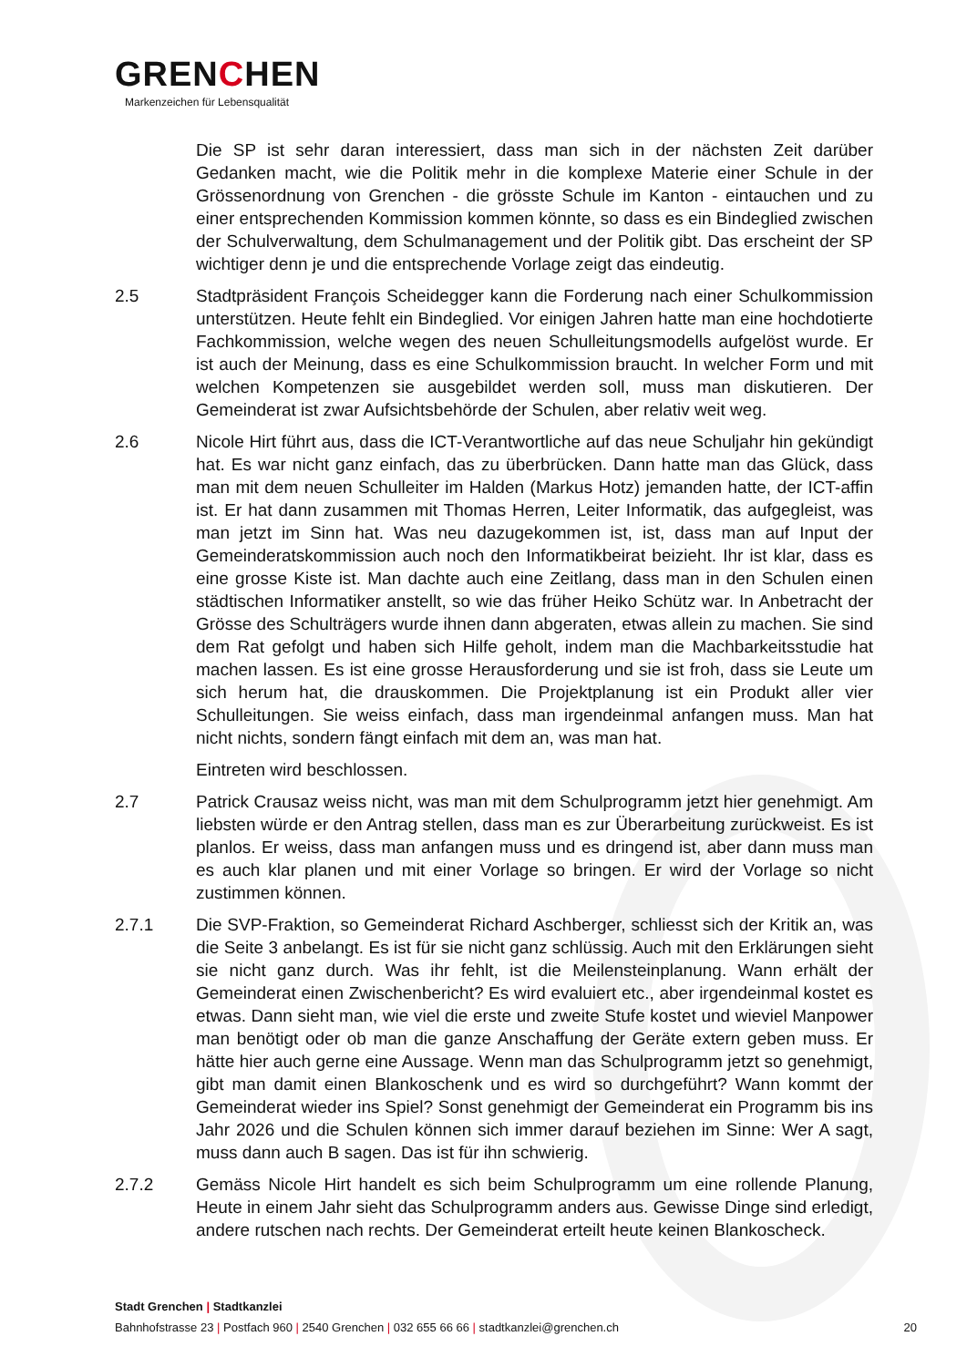GRENCHEN
Markenzeichen für Lebensqualität
Die SP ist sehr daran interessiert, dass man sich in der nächsten Zeit darüber Gedanken macht, wie die Politik mehr in die komplexe Materie einer Schule in der Grössenordnung von Grenchen - die grösste Schule im Kanton - eintauchen und zu einer entsprechenden Kommission kommen könnte, so dass es ein Bindeglied zwischen der Schulverwaltung, dem Schulmanagement und der Politik gibt. Das erscheint der SP wichtiger denn je und die entsprechende Vorlage zeigt das eindeutig.
2.5 Stadtpräsident François Scheidegger kann die Forderung nach einer Schulkommission unterstützen. Heute fehlt ein Bindeglied. Vor einigen Jahren hatte man eine hochdotierte Fachkommission, welche wegen des neuen Schulleitungsmodells aufgelöst wurde. Er ist auch der Meinung, dass es eine Schulkommission braucht. In welcher Form und mit welchen Kompetenzen sie ausgebildet werden soll, muss man diskutieren. Der Gemeinderat ist zwar Aufsichtsbehörde der Schulen, aber relativ weit weg.
2.6 Nicole Hirt führt aus, dass die ICT-Verantwortliche auf das neue Schuljahr hin gekündigt hat. Es war nicht ganz einfach, das zu überbrücken. Dann hatte man das Glück, dass man mit dem neuen Schulleiter im Halden (Markus Hotz) jemanden hatte, der ICT-affin ist. Er hat dann zusammen mit Thomas Herren, Leiter Informatik, das aufgegleist, was man jetzt im Sinn hat. Was neu dazugekommen ist, ist, dass man auf Input der Gemeinderatskommission auch noch den Informatikbeirat beizieht. Ihr ist klar, dass es eine grosse Kiste ist. Man dachte auch eine Zeitlang, dass man in den Schulen einen städtischen Informatiker anstellt, so wie das früher Heiko Schütz war. In Anbetracht der Grösse des Schulträgers wurde ihnen dann abgeraten, etwas allein zu machen. Sie sind dem Rat gefolgt und haben sich Hilfe geholt, indem man die Machbarkeitsstudie hat machen lassen. Es ist eine grosse Herausforderung und sie ist froh, dass sie Leute um sich herum hat, die drauskommen. Die Projektplanung ist ein Produkt aller vier Schulleitungen. Sie weiss einfach, dass man irgendeinmal anfangen muss. Man hat nicht nichts, sondern fängt einfach mit dem an, was man hat.
Eintreten wird beschlossen.
2.7 Patrick Crausaz weiss nicht, was man mit dem Schulprogramm jetzt hier genehmigt. Am liebsten würde er den Antrag stellen, dass man es zur Überarbeitung zurückweist. Es ist planlos. Er weiss, dass man anfangen muss und es dringend ist, aber dann muss man es auch klar planen und mit einer Vorlage so bringen. Er wird der Vorlage so nicht zustimmen können.
2.7.1 Die SVP-Fraktion, so Gemeinderat Richard Aschberger, schliesst sich der Kritik an, was die Seite 3 anbelangt. Es ist für sie nicht ganz schlüssig. Auch mit den Erklärungen sieht sie nicht ganz durch. Was ihr fehlt, ist die Meilensteinplanung. Wann erhält der Gemeinderat einen Zwischenbericht? Es wird evaluiert etc., aber irgendeinmal kostet es etwas. Dann sieht man, wie viel die erste und zweite Stufe kostet und wieviel Manpower man benötigt oder ob man die ganze Anschaffung der Geräte extern geben muss. Er hätte hier auch gerne eine Aussage. Wenn man das Schulprogramm jetzt so genehmigt, gibt man damit einen Blankoschenk und es wird so durchgeführt? Wann kommt der Gemeinderat wieder ins Spiel? Sonst genehmigt der Gemeinderat ein Programm bis ins Jahr 2026 und die Schulen können sich immer darauf beziehen im Sinne: Wer A sagt, muss dann auch B sagen. Das ist für ihn schwierig.
2.7.2 Gemäss Nicole Hirt handelt es sich beim Schulprogramm um eine rollende Planung, Heute in einem Jahr sieht das Schulprogramm anders aus. Gewisse Dinge sind erledigt, andere rutschen nach rechts. Der Gemeinderat erteilt heute keinen Blankoscheck.
Stadt Grenchen | Stadtkanzlei
Bahnhofstrasse 23 | Postfach 960 | 2540 Grenchen | 032 655 66 66 | stadtkanzlei@grenchen.ch
20